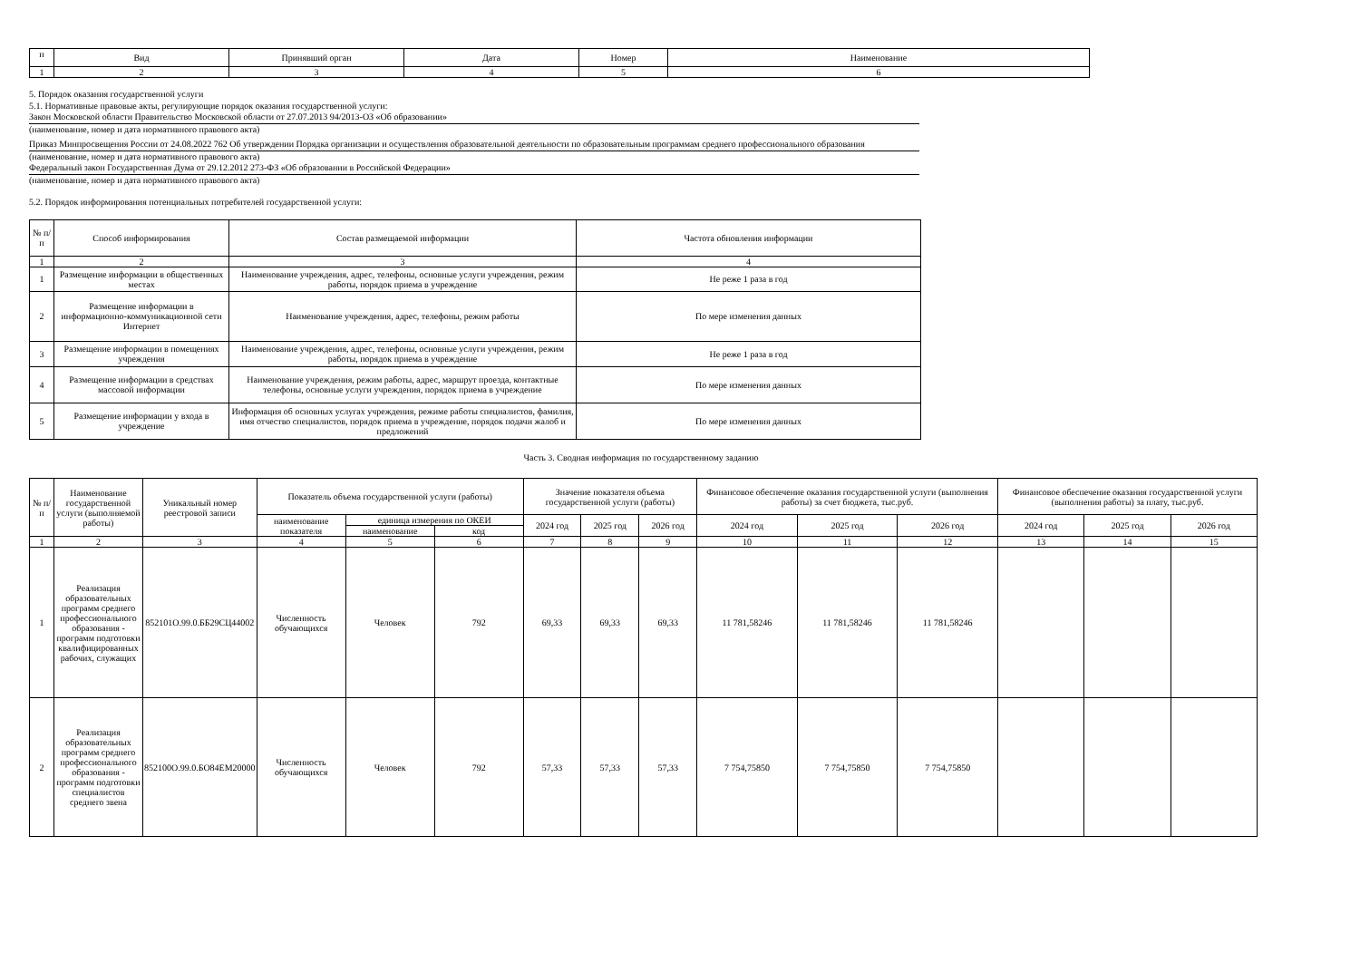| п | Вид | Принявший орган | Дата | Номер | Наименование |
| --- | --- | --- | --- | --- | --- |
| 1 | 2 | 3 | 4 | 5 | 6 |
5. Порядок оказания государственной услуги
5.1. Нормативные правовые акты, регулирующие порядок оказания государственной услуги:
Закон Московской области Правительство Московской области от 27.07.2013 94/2013-ОЗ «Об образовании»
(наименование, номер и дата нормативного правового акта)
Приказ Минпросвещения России от 24.08.2022 762 Об утверждении Порядка организации и осуществления образовательной деятельности по образовательным программам среднего профессионального образования
(наименование, номер и дата нормативного правового акта)
Федеральный закон Государственная Дума от 29.12.2012 273-ФЗ «Об образовании в Российской Федерации»
(наименование, номер и дата нормативного правового акта)
5.2. Порядок информирования потенциальных потребителей государственной услуги:
| № п/п | Способ информирования | Состав размещаемой информации | Частота обновления информации |
| --- | --- | --- | --- |
| 1 | 2 | 3 | 4 |
| 1 | Размещение информации в общественных местах | Наименование учреждения, адрес, телефоны, основные услуги учреждения, режим работы, порядок приема в учреждение | Не реже 1 раза в год |
| 2 | Размещение информации в информационно-коммуникационной сети Интернет | Наименование учреждения, адрес, телефоны, режим работы | По мере изменения данных |
| 3 | Размещение информации в помещениях учреждения | Наименование учреждения, адрес, телефоны, основные услуги учреждения, режим работы, порядок приема в учреждение | Не реже 1 раза в год |
| 4 | Размещение информации в средствах массовой информации | Наименование учреждения, режим работы, адрес, маршрут проезда, контактные телефоны, основные услуги учреждения, порядок приема в учреждение | По мере изменения данных |
| 5 | Размещение информации у входа в учреждение | Информация об основных услугах учреждения, режиме работы специалистов, фамилия, имя отчество специалистов, порядок приема в учреждение, порядок подачи жалоб и предложений | По мере изменения данных |
Часть 3. Сводная информация по государственному заданию
| № п/п | Наименование государственной услуги (выполняемой работы) | Уникальный номер реестровой записи | Показатель объема государственной услуги (работы) | | | Значение показателя объема государственной услуги (работы) | | | Финансовое обеспечение оказания государственной услуги (выполнения работы) за счет бюджета, тыс.руб. | | | Финансовое обеспечение оказания государственной услуги (выполнения работы) за плату, тыс.руб. | | |
| --- | --- | --- | --- | --- | --- | --- | --- | --- | --- | --- | --- | --- | --- | --- |
| | | | наименование показателя | единица измерения по ОКЕИ | | 2024 год | 2025 год | 2026 год | 2024 год | 2025 год | 2026 год | 2024 год | 2025 год | 2026 год |
| | | | | наименование | код | | | | | | | | | |
| 1 | 2 | 3 | 4 | 5 | 6 | 7 | 8 | 9 | 10 | 11 | 12 | 13 | 14 | 15 |
| 1 | Реализация образовательных программ среднего профессионального образования - программ подготовки квалифицированных рабочих, служащих | 852101О.99.0.ББ29СЦ44002 | Численность обучающихся | Человек | 792 | 69,33 | 69,33 | 69,33 | 11 781,58246 | 11 781,58246 | 11 781,58246 | | | |
| 2 | Реализация образовательных программ среднего профессионального образования - программ подготовки специалистов среднего звена | 852100О.99.0.БО84ЕМ20000 | Численность обучающихся | Человек | 792 | 57,33 | 57,33 | 57,33 | 7 754,75850 | 7 754,75850 | 7 754,75850 | | | |